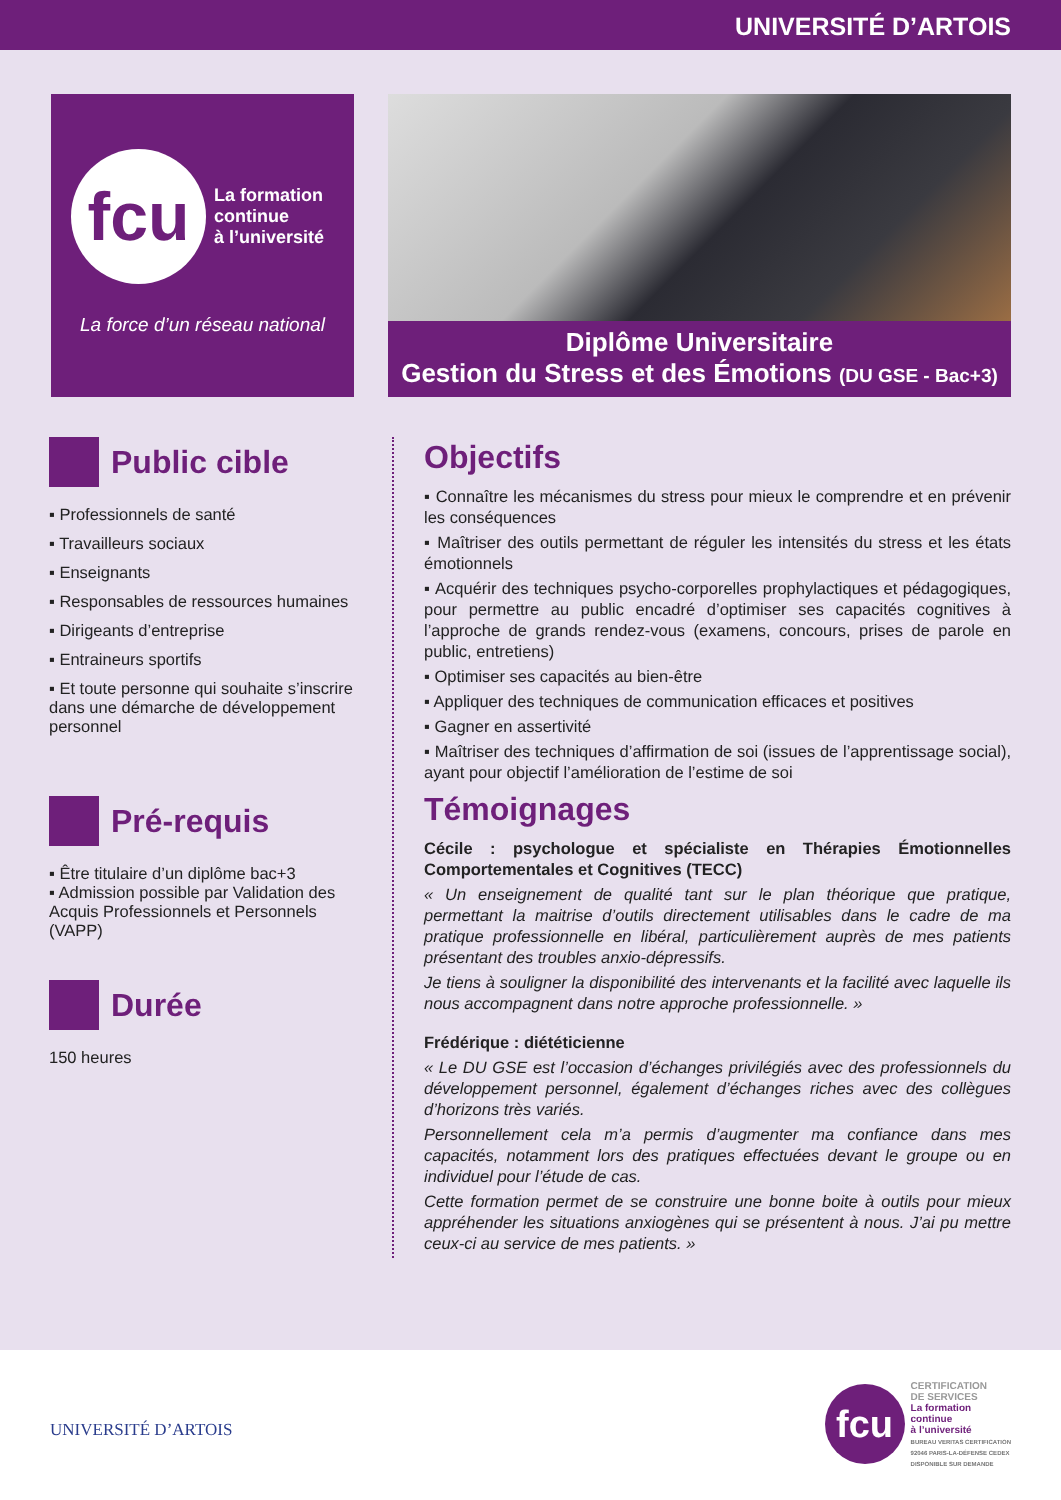UNIVERSITÉ D’ARTOIS
fcu La formation
continue
à l’université
La force d’un réseau national
Diplôme Universitaire
Gestion du Stress et des Émotions (DU GSE - Bac+3)
Public cible
▪ Professionnels de santé
▪ Travailleurs sociaux
▪ Enseignants
▪ Responsables de ressources humaines
▪ Dirigeants d’entreprise
▪ Entraineurs sportifs
▪ Et toute personne qui souhaite s’inscrire dans une démarche de développement personnel
Pré-requis
▪ Être titulaire d’un diplôme bac+3
▪ Admission possible par Validation des Acquis Professionnels et Personnels (VAPP)
Durée
150 heures
Objectifs
▪ Connaître les mécanismes du stress pour mieux le comprendre et en prévenir les conséquences
▪ Maîtriser des outils permettant de réguler les intensités du stress et les états émotionnels
▪ Acquérir des techniques psycho-corporelles prophylactiques et pédagogiques, pour permettre au public encadré d’optimiser ses capacités cognitives à l’approche de grands rendez-vous (examens, concours, prises de parole en public, entretiens)
▪ Optimiser ses capacités au bien-être
▪ Appliquer des techniques de communication efficaces et positives
▪ Gagner en assertivité
▪ Maîtriser des techniques d’affirmation de soi (issues de l’apprentissage social), ayant pour objectif l’amélioration de l’estime de soi
Témoignages
Cécile : psychologue et spécialiste en Thérapies Émotionnelles Comportementales et Cognitives (TECC)
« Un enseignement de qualité tant sur le plan théorique que pratique, permettant la maitrise d’outils directement utilisables dans le cadre de ma pratique professionnelle en libéral, particulièrement auprès de mes patients présentant des troubles anxio-dépressifs.
Je tiens à souligner la disponibilité des intervenants et la facilité avec laquelle ils nous accompagnent dans notre approche professionnelle. »
Frédérique : diététicienne
« Le DU GSE est l’occasion d’échanges privilégiés avec des professionnels du développement personnel, également d’échanges riches avec des collègues d’horizons très variés.
Personnellement cela m’a permis d’augmenter ma confiance dans mes capacités, notamment lors des pratiques effectuées devant le groupe ou en individuel pour l’étude de cas.
Cette formation permet de se construire une bonne boite à outils pour mieux appréhender les situations anxiogènes qui se présentent à nous. J’ai pu mettre ceux-ci au service de mes patients. »
UNIVERSITÉ D’ARTOIS
fcu
CERTIFICATION
DE SERVICES
La formation
continue
à l’université
BUREAU VERITAS CERTIFICATION
92046 PARIS-LA-DÉFENSE CEDEX
DISPONIBLE SUR DEMANDE